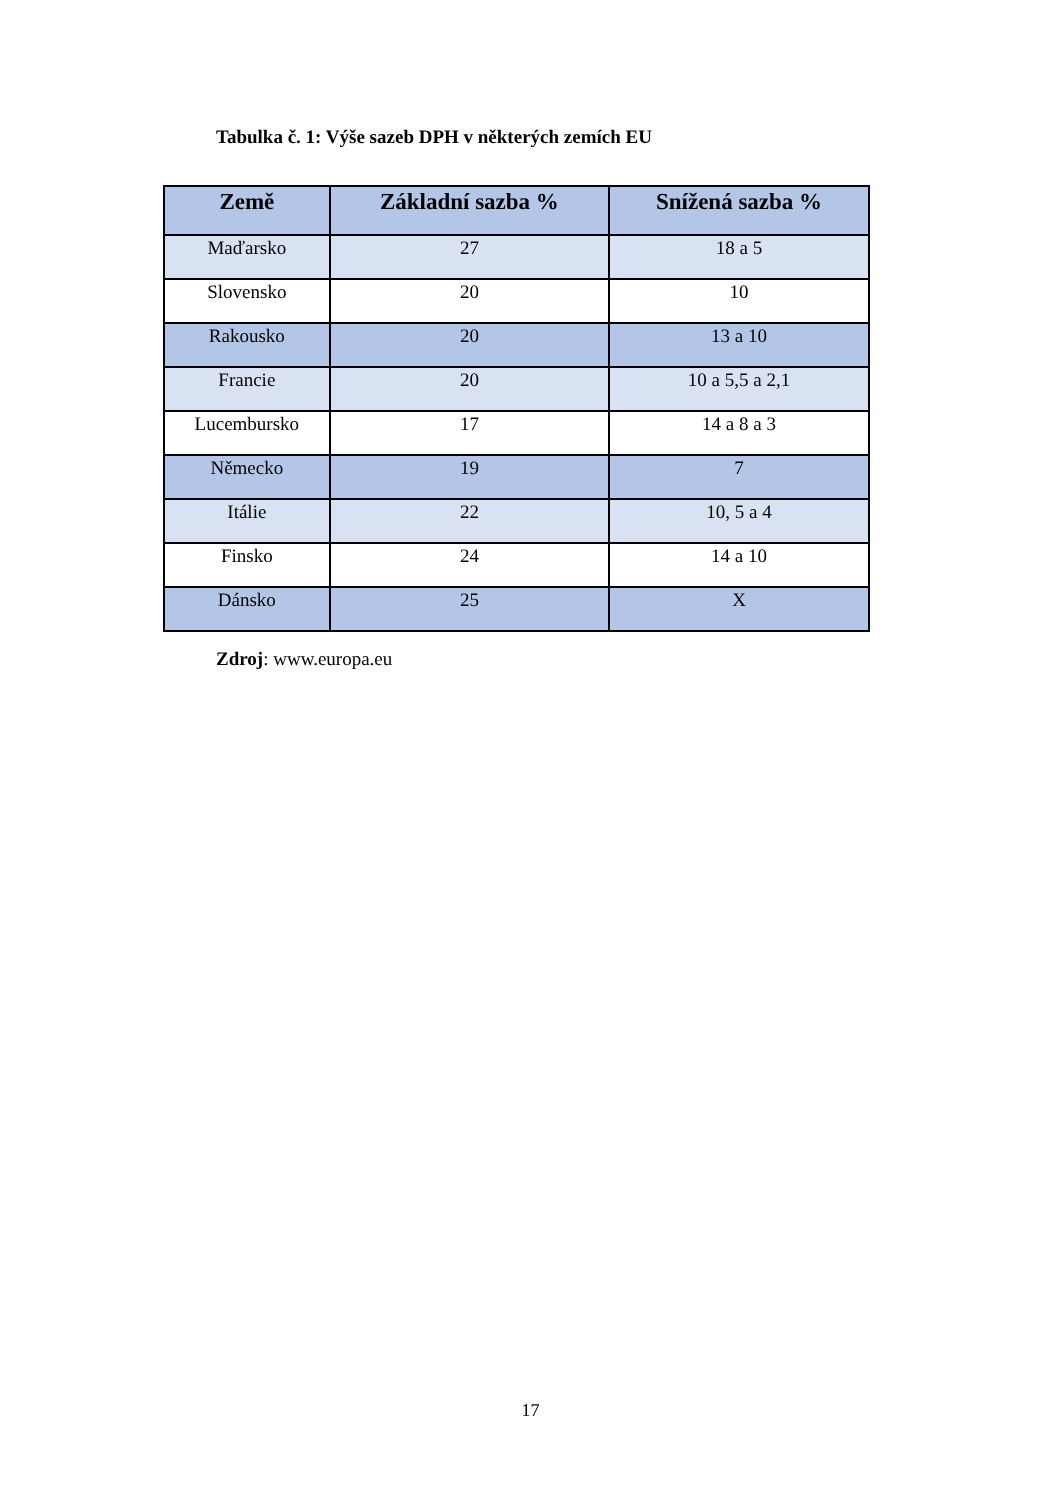Tabulka č. 1: Výše sazeb DPH v některých zemích EU
| Země | Základní sazba % | Snížená sazba % |
| --- | --- | --- |
| Maďarsko | 27 | 18 a 5 |
| Slovensko | 20 | 10 |
| Rakousko | 20 | 13 a 10 |
| Francie | 20 | 10 a 5,5 a 2,1 |
| Lucembursko | 17 | 14 a 8 a 3 |
| Německo | 19 | 7 |
| Itálie | 22 | 10, 5 a 4 |
| Finsko | 24 | 14 a 10 |
| Dánsko | 25 | X |
Zdroj: www.europa.eu
17